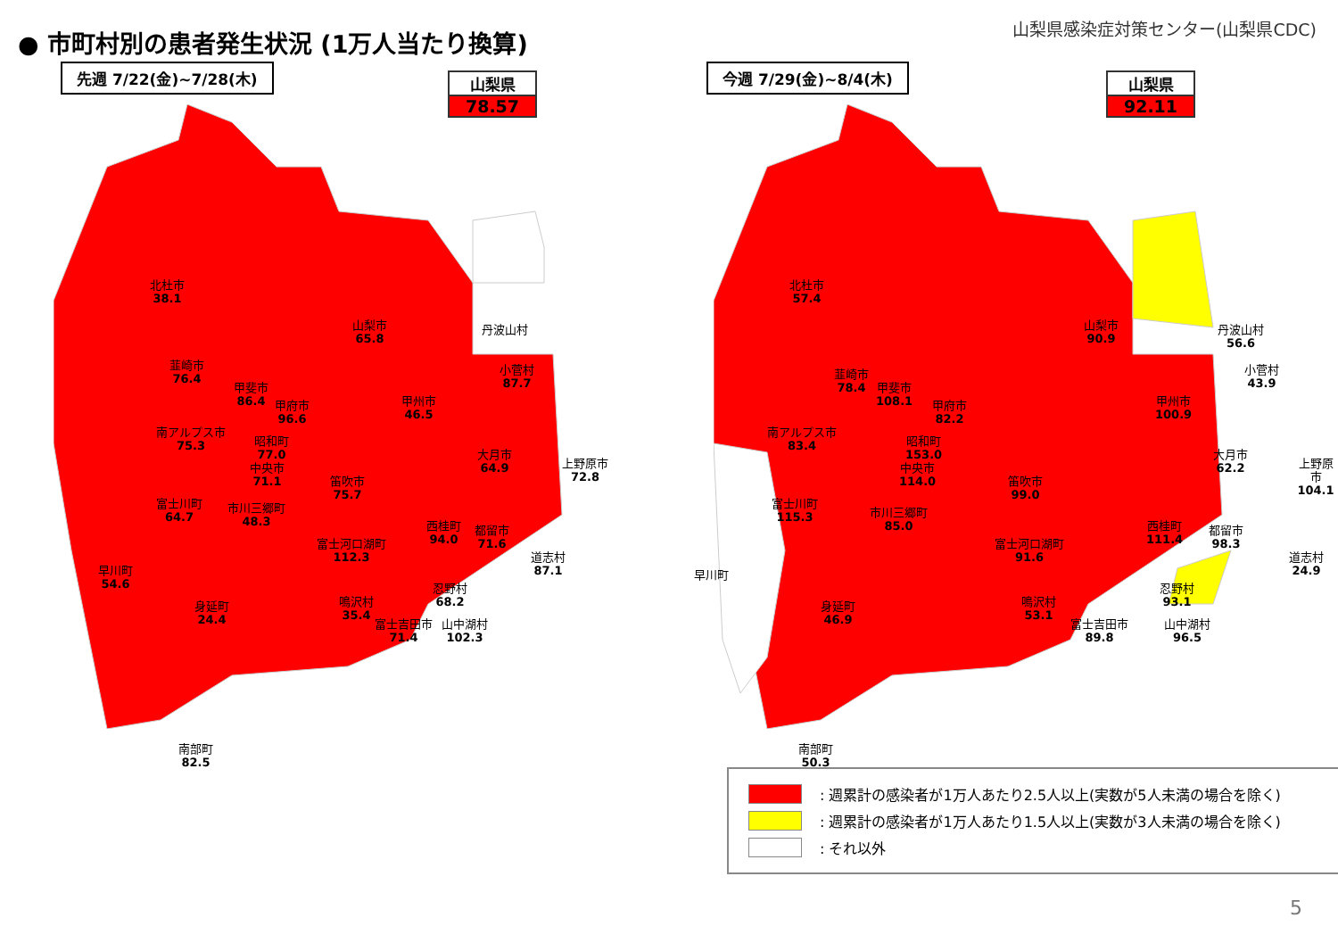● 市町村別の患者発生状況 (1万人当たり換算)
山梨県感染症対策センター(山梨県CDC)
先週 7/22(金)~7/28(木)
山梨県
78.57
北杜市
38.1
山梨市
65.8
丹波山村
韮崎市
76.4
小菅村
87.7
甲斐市
86.4
甲府市
96.6
甲州市
46.5
南アルプス市
75.3
昭和町
77.0
大月市
64.9
上野原市
72.8
中央市
71.1
笛吹市
75.7
富士川町
64.7
市川三郷町
48.3
西桂町
94.0
都留市
71.6
富士河口湖町
112.3
道志村
87.1
早川町
54.6
忍野村
68.2
鳴沢村
35.4
身延町
24.4
富士吉田市
71.4
山中湖村
102.3
南部町
82.5
今週 7/29(金)~8/4(木)
山梨県
92.11
北杜市
57.4
山梨市
90.9
丹波山村
56.6
韮崎市
78.4
小菅村
43.9
甲斐市
108.1
甲府市
82.2
甲州市
100.9
南アルプス市
83.4
昭和町
153.0
大月市
62.2
上野原市
104.1
中央市
114.0
笛吹市
99.0
富士川町
115.3
市川三郷町
85.0
西桂町
111.4
都留市
98.3
富士河口湖町
91.6
道志村
24.9
早川町
忍野村
93.1
鳴沢村
53.1
身延町
46.9
富士吉田市
89.8
山中湖村
96.5
南部町
50.3
: 週累計の感染者が1万人あたり2.5人以上(実数が5人未満の場合を除く)
: 週累計の感染者が1万人あたり1.5人以上(実数が3人未満の場合を除く)
: それ以外
5